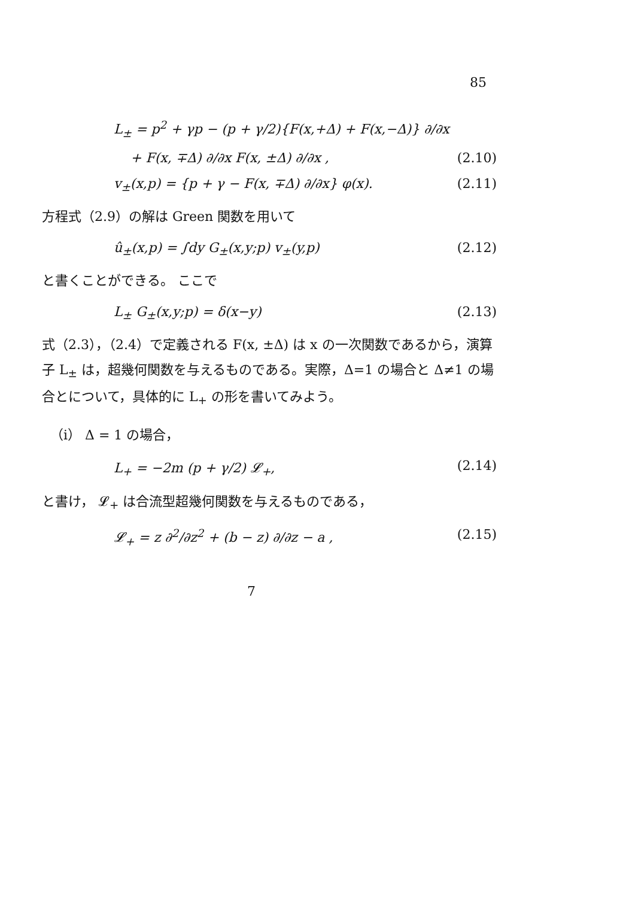85
L<sub>±</sub> = p<sup>2</sup> + γp − (p + γ/2){F(x,+Δ) + F(x,−Δ)} ∂/∂x
+ F(x, ∓Δ) ∂/∂x F(x, ±Δ) ∂/∂x , (2.10)
v<sub>±</sub>(x,p) = {p + γ − F(x, ∓Δ) ∂/∂x} φ(x). (2.11)
方程式（2.9）の解は Green 関数を用いて
û<sub>±</sub>(x,p) = ∫dy G<sub>±</sub>(x,y;p) v<sub>±</sub>(y,p) (2.12)
と書くことができる。 ここで
L<sub>±</sub> G<sub>±</sub>(x,y;p) = δ(x−y) (2.13)
式（2.3），（2.4）で定義される F(x, ±Δ) は x の一次関数であるから，演算子 L<sub>±</sub> は，超幾何関数を与えるものである。実際，Δ=1 の場合と Δ≠1 の場合とについて，具体的に L<sub>+</sub> の形を書いてみよう。
（i） Δ = 1 の場合，
L<sub>+</sub> = −2m (p + γ/2) 𝓛<sub>+</sub>, (2.14)
と書け， 𝓛<sub>+</sub> は合流型超幾何関数を与えるものである，
𝓛<sub>+</sub> = z ∂<sup>2</sup>/∂z<sup>2</sup> + (b − z) ∂/∂z − a , (2.15)
7